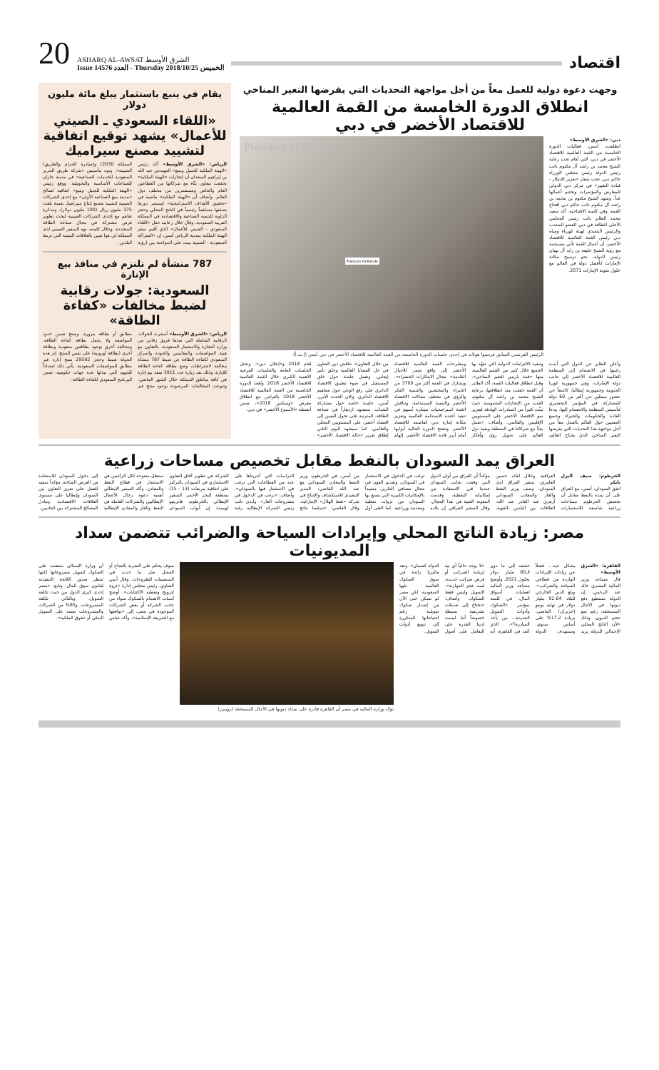اقتصاد
ASHARQ AL-AWSAT الشرق الأوسط
Issue 14576 العدد - Thursday 2018/10/25 الخميس
20
وجهت دعوة دولية للعمل معاً من أجل مواجهة التحديات التي يفرضها التغير المناخي
انطلاق الدورة الخامسة من القمة العالمية للاقتصاد الأخضر في دبي
دبي: «الشرق الأوسط»
انطلقت، أمس، فعاليات الدورة الخامسة من القمة العالمية للاقتصاد الأخضر في دبي، التي تُقام تحت رعاية الشيخ محمد بن راشد آل مكتوم نائب رئيس الدولة رئيس مجلس الوزراء حاكم دبي، تحت شعار «تعزيز الابتكار - قيادة التغيير» في مركز دبي الدولي للمعارض والمؤتمرات وتختتم أعمالها غداً. وشهد الشيخ مكتوم بن محمد بن راشد آل مكتوم نائب حاكم دبي افتتاح القمة. وفي كلمته الافتتاحية، أكد سعيد محمد الطاير نائب رئيس المجلس الأعلى للطاقة في دبي العضو المنتدب والرئيس التنفيذي لهيئة كهرباء ومياه دبي رئيس القمة العالمية للاقتصاد الأخضر، أن أعمال القمة تأتي منسجمة مع رؤية الشيخ خليفة بن زايد آل نهيان رئيس الدولة، نحو ترسيخ مكانة الإمارات كأفضل دولة في العالم مع حلول مئوية الإمارات 2071.
President of France
François Hollande
الرئيس الفرنسي السابق فرنسوا هولاند في إحدى جلسات الدورة الخامسة من القمة العالمية للاقتصاد الأخضر في دبي أمس (إ.ب.أ)
وأعلن الطاير عن الدول التي أبدت رغبتها في الانضمام إلى المنظمة العالمية للاقتصاد الأخضر إلى جانب دولة الإمارات، وهي جمهورية كوريا الجنوبية وجمهورية إيطاليا، كاشفاً عن حضور ممثلين عن أكثر من 60 دولة للمشاركة في المؤتمر التحضيري لتأسيس المنظمة والانضمام إليها. ودعا القادة والحكومات والخبراء وجميع المعنيين حول العالم بالعمل معاً من أجل مواجهة هذا التحديات التي يفرضها التغير المناخي الذي يجتاح العالم، وتنفيذ الالتزامات الدولية التي تعهّد بها الجميع خلال كثير من القمم العالمية، منها «قمة باريس للتغير المناخي». وقبل انطلاق فعاليات القمة، أكد الطاير أن القمة حققت منذ انطلاقتها، برعاية الشيخ محمد بن راشد آل مكتوم، العديد من الإنجازات الملموسة، حيث تبنّت كثيراً من المبادرات الهادفة لتعزيز نمو الاقتصاد الأخضر على المستويين الإقليمي والعالمي. وأضاف: «نعمل بجدٍّ مع شركائنا في المنطقة وبقية دول العالم على تحويل رؤى وأفكار ومقترحات القمة العالمية للاقتصاد الأخضر إلى واقع مثمر للأجيال القادمة». مجال الابتكارات الخضراء». ويشارك في القمة أكثر من 3700 من الخبراء والمختصين والتنمية الفكر والرؤى في مختلف مجالات الاقتصاد الأخضر والتنمية المستدامة. وتناقش القمة استراتيجيات مبتكرة تُسهم في تنفيذ أجندة الاستدامة العالمية وتعزيز مكانة إمارة دبي كعاصمة للاقتصاد الأخضر. وتفتتح الدورة الحالية أبوابها أمام أبرز قادة الاقتصاد الأخضر. إلهام من خلال التعاون»، تناقش دور التعاون في حل القضايا العالمية وخلق تأثير إيجابي. وتعمل جلسة حول خلق المستقبل في ضوء تطبيق الاقتصاد الدائري على رفع الوعي حول مفاهيم الاقتصاد الدائري. وكان الحدث الأبرز، أمس، جلسة خاصة حول مشاركة الشباب. ستشهد ازدهاراً في صناعة الطاقة. المترتبة على تحول الصين إلى اقتصاد أخضر، على المستويين المحلي والعالمي، كما سيشهد اليوم الثاني إطلاق تقرير «حالة الاقتصاد الأخضر» لعام 2018 و«إعلان دبي». وتحتل الجلسات العامة والجلسات الفرعية الأهمية الكبرى خلال القمة العالمية للاقتصاد الأخضر 2018. وتُعقد الدورة الخامسة من القمة العالمية للاقتصاد الأخضر 2018 بالتزامن مع انطلاق معرض «ويتيكس 2018»، ضمن أنشطة «الأسبوع الأخضر» في دبي.
يقام في ينبع باستثمار يبلغ مائة مليون دولار
«اللقاء السعودي ـ الصيني للأعمال» يشهد توقيع اتفاقية لتشييد مصنع سيراميك
الرياض: «الشرق الأوسط» أكد رئيس «الهيئة الملكية للجبيل وينبع» المهندس عبد الله بن إبراهيم السعدان أن إنجازات «الهيئة الملكية» تحققت بتعاون بنّاء مع شركائها من القطاعين العام والخاص ومستثمرين من مختلف دول العالم. وأضاف أن «الهيئة الملكية» ماضية في «تحقيق الأهداف الاستراتيجية» ليستمر دورها بصفتها مساهماً رئيسياً في الناتج المحلي وحجر الزاوية للتنمية الصناعية والاقتصادية في المملكة العربية السعودية. وقال خلال رعايته حفل «اللقاء السعودي - الصيني للأعمال» الذي أقيم بمقر الهيئة الملكية بمدينة الرياض أمس، إن «الشراكة السعودية - الصينية بنيت على المواءمة بين (رؤية المملكة 2030) و(مبادرة الحزام والطريق) الصينية». ونوه بتأسيس «شركة طريق الحرير السعودية للخدمات الصناعية» في مدينة جازان للصناعات الأساسية والتحويلية. ووقع رئيس «الهيئة الملكية للجبيل وينبع» اتفاقية لصالح «مدينة ينبع الصناعية الأولى» مع إحدى الشركات الصينية لتشييد مصنع إنتاج سيراميك بقيمة بلغت 375 مليون ريال (100 مليون دولار)، ومذكرة تفاهم مع إحدى الشركات الصينية لبحث تطوير فرص مشتركة في مجال صناعة الطاقة المتجددة. وخلال كلمته، نوه السفير الصيني لدى المملكة لي هوا شين بالعلاقات المتينة التي تربط البلدين.
787 منشأة لم تلتزم في منافذ بيع الإنارة
السعودية: جولات رقابية لضبط مخالفات «كفاءة الطاقة»
الرياض: «الشرق الأوسط» أسفرت الجولات الرقابية الشاملة التي نفذها فريق رقابي من وزارة التجارة والاستثمار السعودية، بالتعاون مع هيئة المواصفات والمقاييس والجودة والمركز السعودي لكفاءة الطاقة عن ضبط 787 منشأة مخالفة لاشتراطات وضع بطاقة كفاءة الطاقة للإنارة، وذلك بعد زيارة عدد 3911 منفذ بيع إنارة في كافة مناطق المملكة خلال الشهر الماضي. وتنوعت المخالفات المرصودة بوجود منتج غير مطابق أو بطاقة مزورة، ومنتج ضمن حدود المواصفة ولا يحمل بطاقة كفاءة الطاقة، ومخالفة أخرى بوجود بطاقتين سعودية وبطاقة أخرى (بطاقة أوروبية) على نفس المنتج. إثر هذه الجولة ضبط وحجز 29592 منتج إنارة غير مطابق للمواصفات السعودية. يأتي ذلك امتداداً للجهود التي تبذلها عدة جهات حكومية، ضمن البرنامج السعودي لكفاءة الطاقة.
العراق يمد السودان بالنفط مقابل تخصيص مساحات زراعية
الخرطوم: سيف اليزل بابكر
اتفق السودان، أمس، مع العراق على أن يمده بالنفط مقابل أن تخصص الخرطوم مساحات زراعية شاسعة للاستثمارات العراقية. وخلال لقائه حسين العامري، سفير العراق لدى السودان، وصف وزير النفط والغاز والمعادن السوداني أزهري عبد القادر عبد الله، العلاقات بين البلدين بالقوية، مؤكداً أن العراق من أولى الدول التي وقفت بجانب السودان عندما قرر الاستفادة من إمكانياته النفطية، وقدمت المعونة الفنية في هذا المجال. وقال السفير العراقي إن بلاده ترغب في الدخول في الاستثمار في السودان، وتقديم العون في مجال مصافي التكرير، مشيداً بالإمكانيات الكبيرة التي يتمتع بها السودان من ثروات نفطية ومعدنية وزراعية. كما التقى أول من أمس، في الخرطوم، وزير النفط والمعادن السوداني مع عبد الله القاضي، المدير التنفيذي للاستكشاف والإنتاج في شركة «نفط الهلال» الإماراتية. وقال القاضي: «نسلمنا نتائج الدراسات التي أجريناها على عدد من القطاعات التي نرغب في الاستثمار فيها بالسودان». وأضاف: «نرغب في الدخول في مشروعات الغاز». وأبدى نائب رئيس الشركة الإيطالية رغبة الشركة في تطوير آفاق التعاون الاستثماري في السودان بالتركيز على اتفاقية مربعات (13 - 15) بمنطقة البحر الأحمر. السفير الإيطالي بالخرطوم، فابريتيو لوبيسا، إن أبواب السودان ستظل مفتوحة لكل الراغبين في الاستثمار في قطاع النفط والمعادن. وأكد السفير الإيطالي أهمية دعوة رجال الأعمال الإيطاليين والشركات العاملة في النفط والغاز والمعادن الإيطالية إلى دخول السودان للاستفادة من الفرص المتاحة، مؤكداً سعيه للعمل على تعزيز التعاون بين السودان وإيطاليا على مستوى العلاقات الاقتصادية وتبادل المصالح المشتركة بين الجانبين.
مصر: زيادة الناتج المحلي وإيرادات السياحة والضرائب تتضمن سداد المديونيات
القاهرة: «الشرق الأوسط»
قال مساعد وزير المالية المصري خالد عبد الرحمن، إن الدولة تستطيع دفع ديونها في الآجال المستحقة، رغم نمو حجم الديون، وذلك «لأن الناتج المحلي الإجمالي للدولة يزيد بشكل جيد... فضلاً عن زيادات الإيرادات الواردة من قطاعي السياحة والضرائب». وبلغ الدين الخارجي للبلاد 92.64 مليار دولار في نهاية يونيو (حزيران) الماضي، بزيادة 17.2% على أساس سنوي. وتستهدف الدولة خفضه إلى ما دون الـ80 مليار دولار بحلول 2021. وأوضح مساعد وزير المالية لعمليات أسواق المال، في كلمته بمؤتمر «الصكوك وأدوات التمويل الجديدة... من يأخذ المبادرة؟»، الذي عُقد في القاهرة، أنه «لا يوجد حالياً أي نية لزيادة الضرائب أو فرض ضرائب جديدة، لسد عجز الموازنة». التمويل وليس فقط الصكوك، وأضاف: «نحتاج إلى تعديلات تشريعية بسيطة خصوصاً أننا ليست لدينا القدرة على التعامل على أصول الدولة كضمان». وتعد ماليزيا رائدة في سوق الصكوك العالمية تليها السعودية، لكن مصر لم تتمكن حتى الآن من إصدار صكوك تمويلية رغم احتياجاتها المتكررة إلى تنويع أدوات التمويل.
تؤكد وزارة المالية في مصر أن القاهرة قادرة على سداد ديونها في الآجال المستحقة (رويترز)
سوف يحكم على التجربة بالنجاح أو الفشل مثل ما حدث في التسعينيات للطروحات. وقال أيمن الصاوي، رئيس مجلس إدارة «ثروة لترويج وتغطية الاكتتابات»، أوضح أسباب الاهتمام بالصكوك سواء من جانب الشركة أو بعض الشركات الموجودة في مصر، إلى «توافقها مع الشريعة الإسلامية». وأكد عباس أن وزارة الإسكان ستعتمد على الصكوك لتمويل مشروعاتها لكنها تنتظر صدور اللائحة التنفيذية لقانون سوق المال. وتابع: «مصر إحدى كبرى الدول من حيث تكلفة التمويل، وبالتالي تكلفة المشروعات، و90% من الشركات والمشروعات تعتمد على التمويل البنكي أو حقوق الملكية».